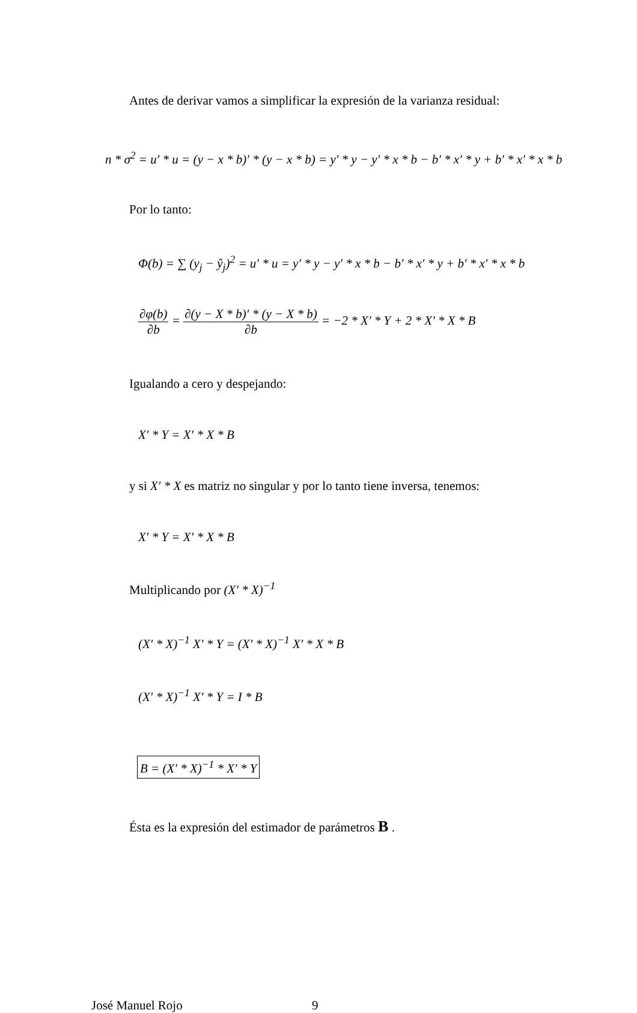Antes de derivar vamos a simplificar la expresión de la varianza residual:
n * σ<sup>2</sup> = u′ * u = (y − x * b)′ * (y − x * b) = y′ * y − y′ * x * b − b′ * x′ * y + b′ * x′ * x * b
Por lo tanto:
Φ(b) = ∑ (y<sub>j</sub> − ŷ<sub>j</sub>)<sup>2</sup> = u′ * u = y′ * y − y′ * x * b − b′ * x′ * y + b′ * x′ * x * b
∂φ(b) ∂b = ∂(y − X * b)′ * (y − X * b) ∂b = −2 * X′ * Y + 2 * X′ * X * B
Igualando a cero y despejando:
X′ * Y = X′ * X * B
y si X′ * X es matriz no singular y por lo tanto tiene inversa, tenemos:
X′ * Y = X′ * X * B
Multiplicando por (X′ * X)<sup>−1</sup>
(X′ * X)<sup>−1</sup> X′ * Y = (X′ * X)<sup>−1</sup> X′ * X * B
(X′ * X)<sup>−1</sup> X′ * Y = I * B
B = (X′ * X)<sup>−1</sup> * X′ * Y
Ésta es la expresión del estimador de parámetros B .
José Manuel Rojo 9